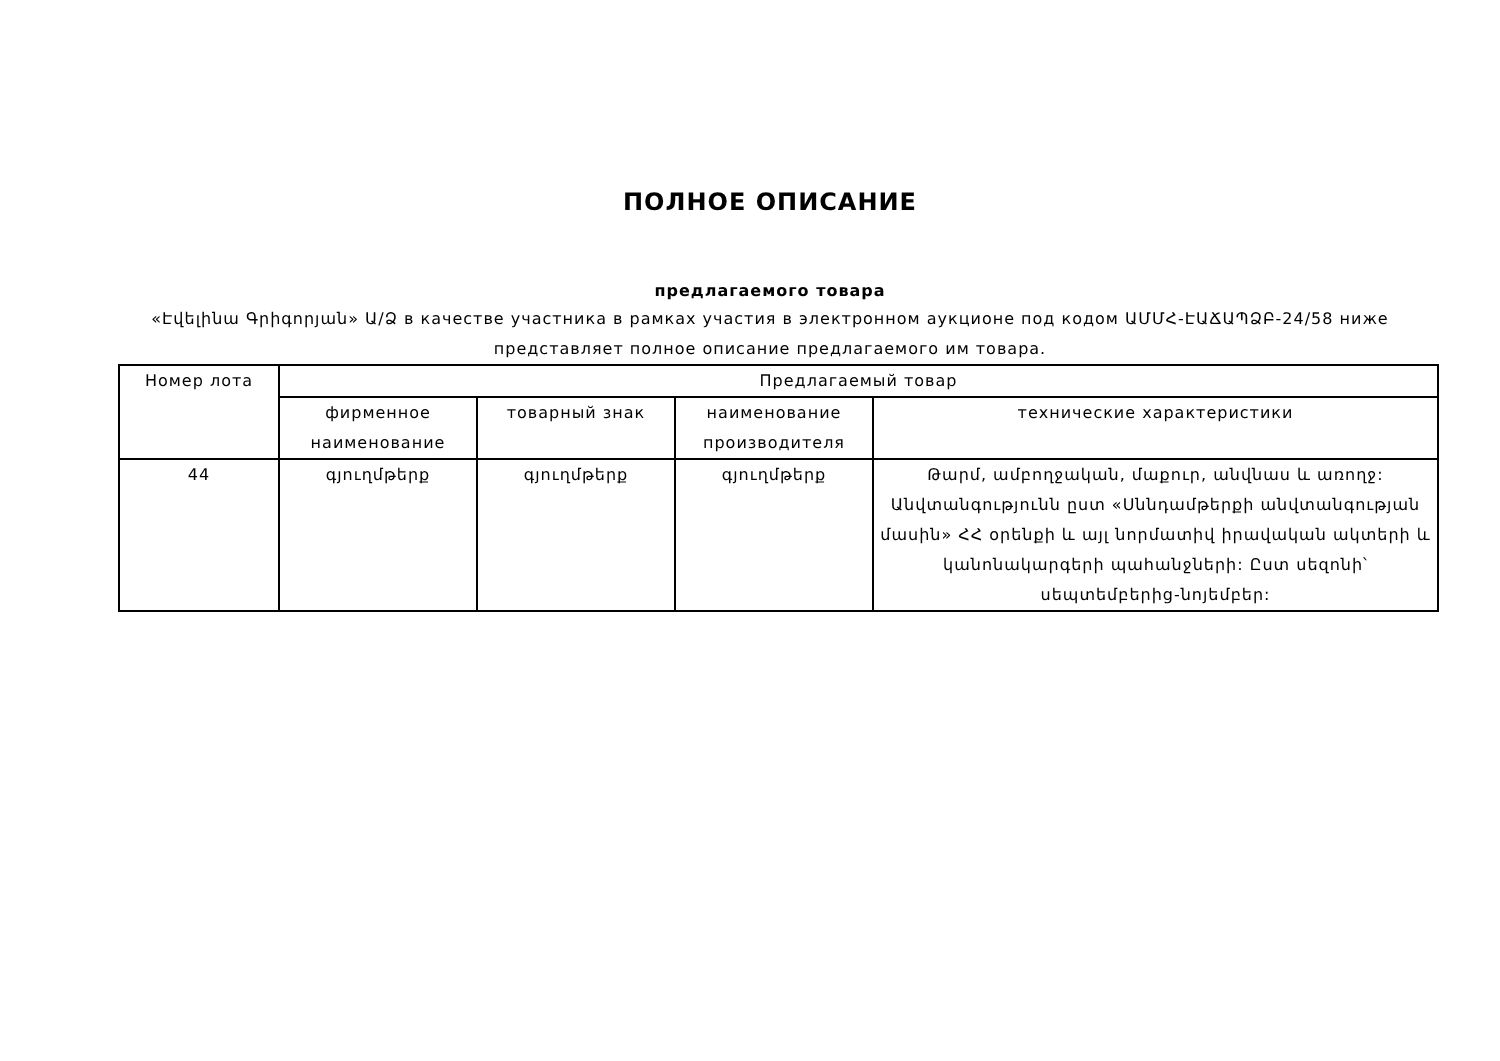ПОЛНОЕ ОПИСАНИЕ
предлагаемого товара
«Էվելինա Գրիգորյան» Ա/Ձ в качестве участника в рамках участия в электронном аукционе под кодом ԱՄՄՀ-ԷԱՃԱՊՁԲ-24/58 ниже представляет полное описание предлагаемого им товара.
| Номер лота | Предлагаемый товар | | | |
| --- | --- | --- | --- | --- |
| | фирменное наименование | товарный знак | наименование производителя | технические характеристики |
| 44 | գյուղմթերք | գյուղմթերք | գյուղմթերք | Թարմ, ամբողջական, մաքուր, անվնաս և առողջ: Անվտանգությունն ըստ «Սննդամթերքի անվտանգության մասին» ՀՀ օրենքի և այլ նորմատիվ իրավական ակտերի և կանոնակարգերի պահանջների: Ըստ սեզոնի՝ սեպտեմբերից-նոյեմբեր: |